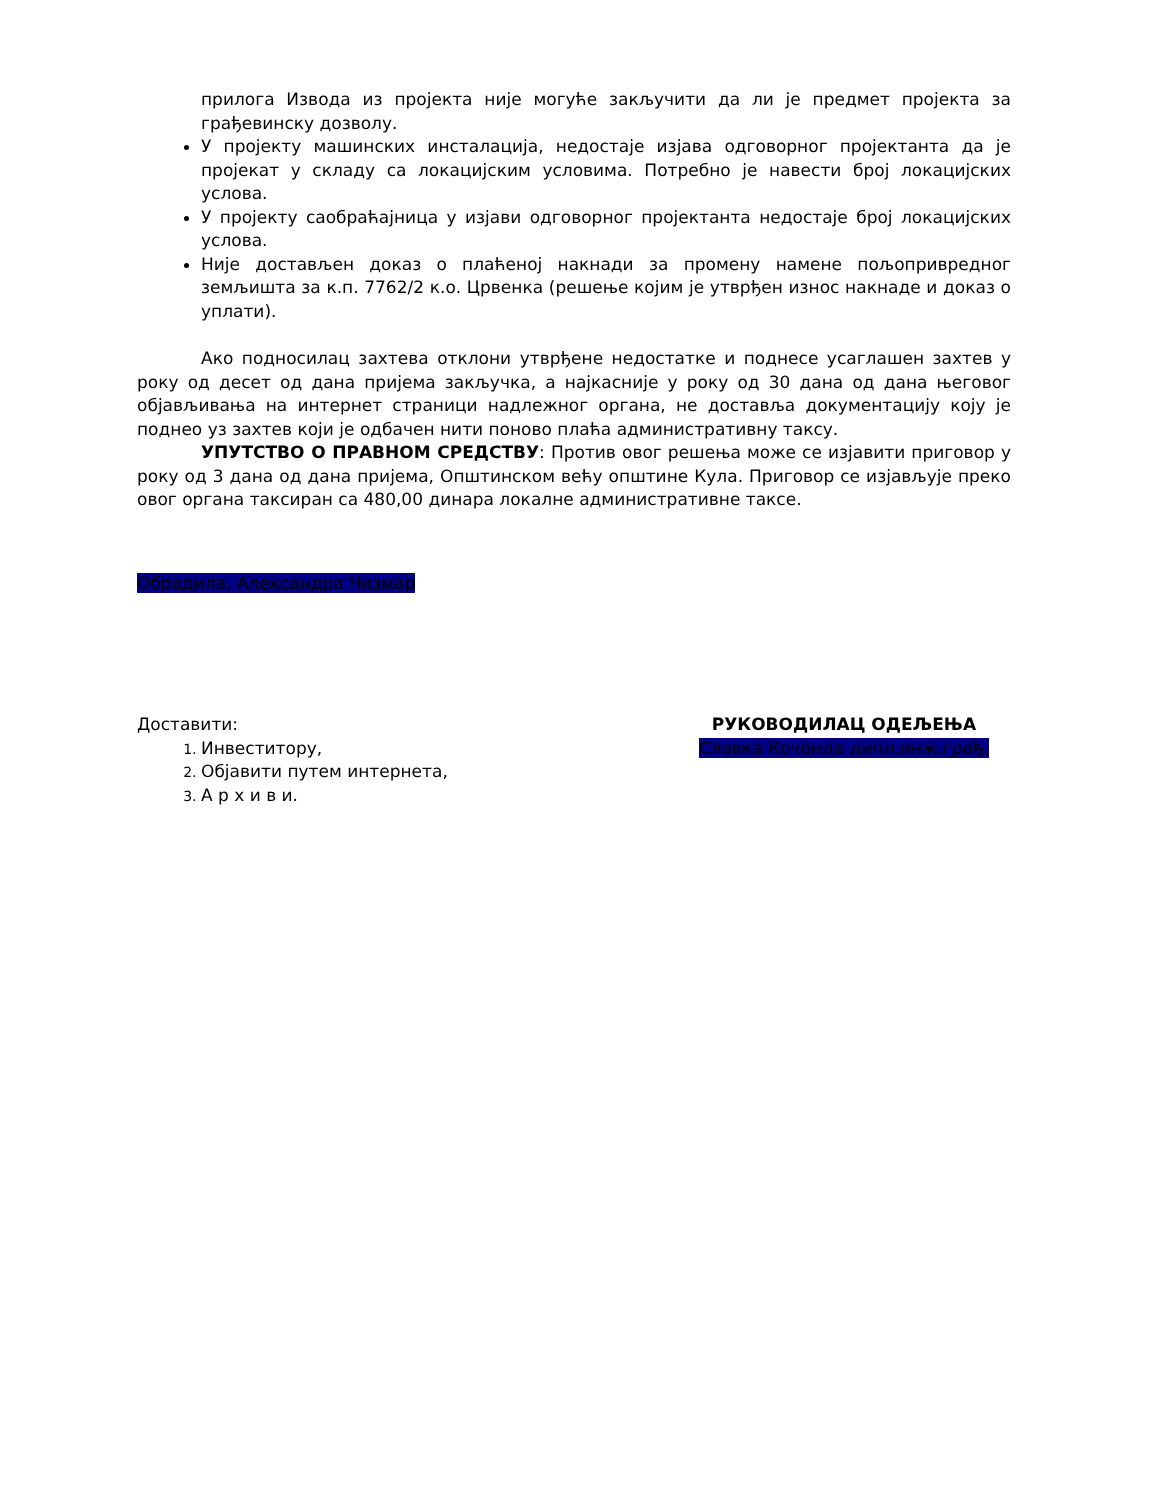прилога Извода из пројекта није могуће закључити да ли је предмет пројекта за грађевинску дозволу.
У пројекту машинских инсталација, недостаје изјава одговорног пројектанта да је пројекат у складу са локацијским условима. Потребно је навести број локацијских услова.
У пројекту саобраћајница у изјави одговорног пројектанта недостаје број локацијских услова.
Није достављен доказ о плаћеној накнади за промену намене пољопривредног земљишта за к.п. 7762/2 к.о. Црвенка (решење којим је утврђен износ накнаде и доказ о уплати).
Ако подносилац захтева отклони утврђене недостатке и поднесе усаглашен захтев у року од десет од дана пријема закључка, а најкасније у року од 30 дана од дана његовог објављивања на интернет страници надлежног органа, не доставља документацију коју је поднео уз захтев који је одбачен нити поново плаћа административну таксу.
УПУТСТВО О ПРАВНОМ СРЕДСТВУ: Против овог решења може се изјавити приговор у року од 3 дана од дана пријема, Општинском већу општине Кула. Приговор се изјављује преко овог органа таксиран са 480,00 динара локалне административне таксе.
Обрадила, Александра Чизмар
Доставити:
Инвеститору,
Објавити путем интернета,
А р х и в и.
РУКОВОДИЛАЦ ОДЕЉЕЊА
Славка Кочонда дипл.инж.грађ.